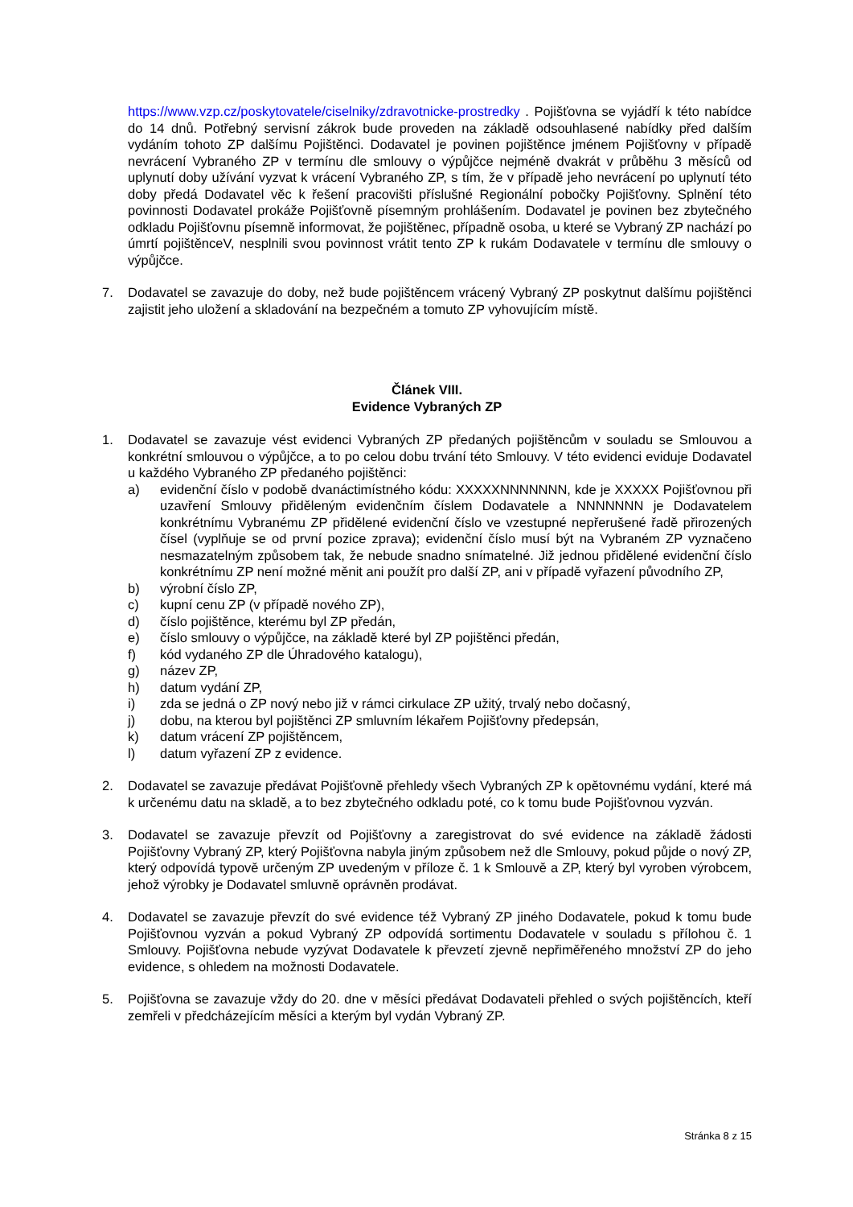https://www.vzp.cz/poskytovatele/ciselniky/zdravotnicke-prostredky . Pojišťovna se vyjádří k této nabídce do 14 dnů. Potřebný servisní zákrok bude proveden na základě odsouhlasené nabídky před dalším vydáním tohoto ZP dalšímu Pojištěnci. Dodavatel je povinen pojištěnce jménem Pojišťovny v případě nevrácení Vybraného ZP v termínu dle smlouvy o výpůjčce nejméně dvakrát v průběhu 3 měsíců od uplynutí doby užívání vyzvat k vrácení Vybraného ZP, s tím, že v případě jeho nevrácení po uplynutí této doby předá Dodavatel věc k řešení pracovišti příslušné Regionální pobočky Pojišťovny. Splnění této povinnosti Dodavatel prokáže Pojišťovně písemným prohlášením. Dodavatel je povinen bez zbytečného odkladu Pojišťovnu písemně informovat, že pojištěnec, případně osoba, u které se Vybraný ZP nachází po úmrtí pojištěnceV, nesplnili svou povinnost vrátit tento ZP k rukám Dodavatele v termínu dle smlouvy o výpůjčce.
7. Dodavatel se zavazuje do doby, než bude pojištěncem vrácený Vybraný ZP poskytnut dalšímu pojištěnci zajistit jeho uložení a skladování na bezpečném a tomuto ZP vyhovujícím místě.
Článek VIII.
Evidence Vybraných ZP
1. Dodavatel se zavazuje vést evidenci Vybraných ZP předaných pojištěncům v souladu se Smlouvou a konkrétní smlouvou o výpůjčce, a to po celou dobu trvání této Smlouvy. V této evidenci eviduje Dodavatel u každého Vybraného ZP předaného pojištěnci:
a) evidenční číslo v podobě dvanáctimístného kódu: XXXXXNNNNNNN, kde je XXXXX Pojišťovnou při uzavření Smlouvy přiděleným evidenčním číslem Dodavatele a NNNNNNN je Dodavatelem konkrétnímu Vybranému ZP přidělené evidenční číslo ve vzestupné nepřerušené řadě přirozených čísel (vyplňuje se od první pozice zprava); evidenční číslo musí být na Vybraném ZP vyznačeno nesmazatelným způsobem tak, že nebude snadno snímatelné. Již jednou přidělené evidenční číslo konkrétnímu ZP není možné měnit ani použít pro další ZP, ani v případě vyřazení původního ZP,
b) výrobní číslo ZP,
c) kupní cenu ZP (v případě nového ZP),
d) číslo pojištěnce, kterému byl ZP předán,
e) číslo smlouvy o výpůjčce, na základě které byl ZP pojištěnci předán,
f) kód vydaného ZP dle Úhradového katalogu),
g) název ZP,
h) datum vydání ZP,
i) zda se jedná o ZP nový nebo již v rámci cirkulace ZP užitý, trvalý nebo dočasný,
j) dobu, na kterou byl pojištěnci ZP smluvním lékařem Pojišťovny předepsán,
k) datum vrácení ZP pojištěncem,
l) datum vyřazení ZP z evidence.
2. Dodavatel se zavazuje předávat Pojišťovně přehledy všech Vybraných ZP k opětovnému vydání, které má k určenému datu na skladě, a to bez zbytečného odkladu poté, co k tomu bude Pojišťovnou vyzván.
3. Dodavatel se zavazuje převzít od Pojišťovny a zaregistrovat do své evidence na základě žádosti Pojišťovny Vybraný ZP, který Pojišťovna nabyla jiným způsobem než dle Smlouvy, pokud půjde o nový ZP, který odpovídá typově určeným ZP uvedeným v příloze č. 1 k Smlouvě a ZP, který byl vyroben výrobcem, jehož výrobky je Dodavatel smluvně oprávněn prodávat.
4. Dodavatel se zavazuje převzít do své evidence též Vybraný ZP jiného Dodavatele, pokud k tomu bude Pojišťovnou vyzván a pokud Vybraný ZP odpovídá sortimentu Dodavatele v souladu s přílohou č. 1 Smlouvy. Pojišťovna nebude vyzývat Dodavatele k převzetí zjevně nepřiměřeného množství ZP do jeho evidence, s ohledem na možnosti Dodavatele.
5. Pojišťovna se zavazuje vždy do 20. dne v měsíci předávat Dodavateli přehled o svých pojištěncích, kteří zemřeli v předcházejícím měsíci a kterým byl vydán Vybraný ZP.
Stránka 8 z 15